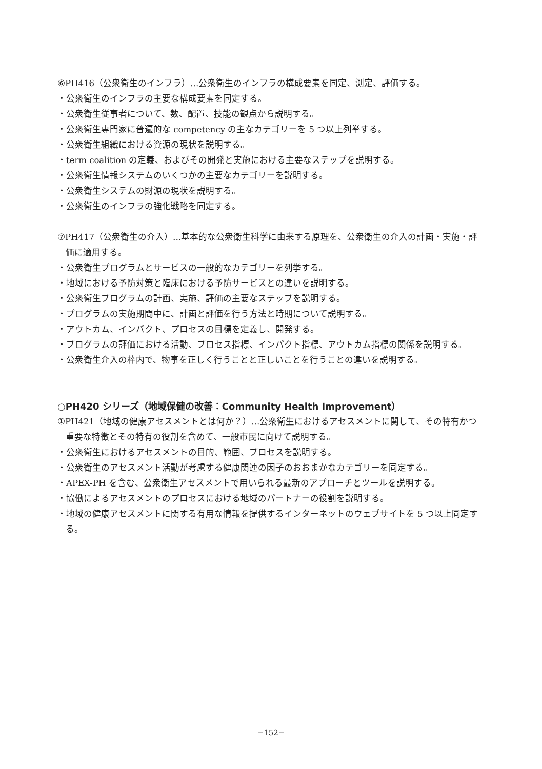⑥PH416（公衆衛生のインフラ）…公衆衛生のインフラの構成要素を同定、測定、評価する。
・公衆衛生のインフラの主要な構成要素を同定する。
・公衆衛生従事者について、数、配置、技能の観点から説明する。
・公衆衛生専門家に普遍的な competency の主なカテゴリーを 5 つ以上列挙する。
・公衆衛生組織における資源の現状を説明する。
・term coalition の定義、およびその開発と実施における主要なステップを説明する。
・公衆衛生情報システムのいくつかの主要なカテゴリーを説明する。
・公衆衛生システムの財源の現状を説明する。
・公衆衛生のインフラの強化戦略を同定する。
⑦PH417（公衆衛生の介入）…基本的な公衆衛生科学に由来する原理を、公衆衛生の介入の計画・実施・評価に適用する。
・公衆衛生プログラムとサービスの一般的なカテゴリーを列挙する。
・地域における予防対策と臨床における予防サービスとの違いを説明する。
・公衆衛生プログラムの計画、実施、評価の主要なステップを説明する。
・プログラムの実施期間中に、計画と評価を行う方法と時期について説明する。
・アウトカム、インパクト、プロセスの目標を定義し、開発する。
・プログラムの評価における活動、プロセス指標、インパクト指標、アウトカム指標の関係を説明する。
・公衆衛生介入の枠内で、物事を正しく行うことと正しいことを行うことの違いを説明する。
○PH420 シリーズ（地域保健の改善：Community Health Improvement）
①PH421（地域の健康アセスメントとは何か？）…公衆衛生におけるアセスメントに関して、その特有かつ重要な特徴とその特有の役割を含めて、一般市民に向けて説明する。
・公衆衛生におけるアセスメントの目的、範囲、プロセスを説明する。
・公衆衛生のアセスメント活動が考慮する健康関連の因子のおおまかなカテゴリーを同定する。
・APEX-PH を含む、公衆衛生アセスメントで用いられる最新のアプローチとツールを説明する。
・協働によるアセスメントのプロセスにおける地域のパートナーの役割を説明する。
・地域の健康アセスメントに関する有用な情報を提供するインターネットのウェブサイトを 5 つ以上同定する。
−152−